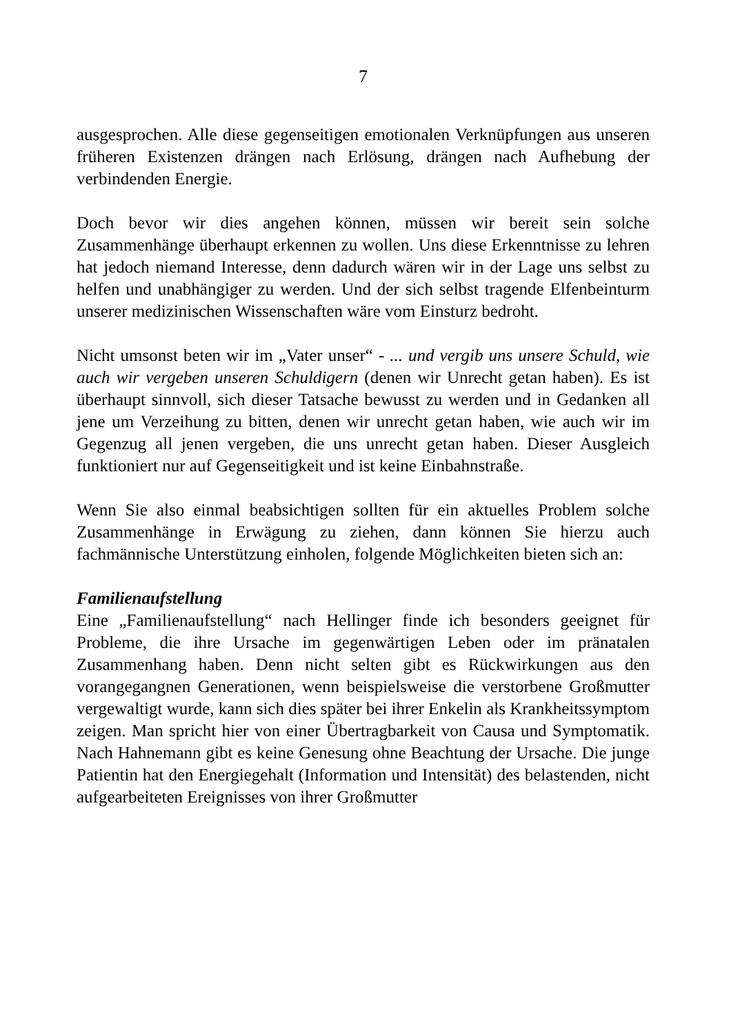7
ausgesprochen. Alle diese gegenseitigen emotionalen Verknüpfungen aus unseren früheren Existenzen drängen nach Erlösung, drängen nach Aufhebung der verbindenden Energie.
Doch bevor wir dies angehen können, müssen wir bereit sein solche Zusammenhänge überhaupt erkennen zu wollen. Uns diese Erkenntnisse zu lehren hat jedoch niemand Interesse, denn dadurch wären wir in der Lage uns selbst zu helfen und unabhängiger zu werden. Und der sich selbst tragende Elfenbeinturm unserer medizinischen Wissenschaften wäre vom Einsturz bedroht.
Nicht umsonst beten wir im „Vater unser“ - ... und vergib uns unsere Schuld, wie auch wir vergeben unseren Schuldigern (denen wir Unrecht getan haben). Es ist überhaupt sinnvoll, sich dieser Tatsache bewusst zu werden und in Gedanken all jene um Verzeihung zu bitten, denen wir unrecht getan haben, wie auch wir im Gegenzug all jenen vergeben, die uns unrecht getan haben. Dieser Ausgleich funktioniert nur auf Gegenseitigkeit und ist keine Einbahnstraße.
Wenn Sie also einmal beabsichtigen sollten für ein aktuelles Problem solche Zusammenhänge in Erwägung zu ziehen, dann können Sie hierzu auch fachmännische Unterstützung einholen, folgende Möglichkeiten bieten sich an:
Familienaufstellung
Eine „Familienaufstellung“ nach Hellinger finde ich besonders geeignet für Probleme, die ihre Ursache im gegenwärtigen Leben oder im pränatalen Zusammenhang haben. Denn nicht selten gibt es Rückwirkungen aus den vorangegangnen Generationen, wenn beispielsweise die verstorbene Großmutter vergewaltigt wurde, kann sich dies später bei ihrer Enkelin als Krankheitssymptom zeigen. Man spricht hier von einer Übertragbarkeit von Causa und Symptomatik. Nach Hahnemann gibt es keine Genesung ohne Beachtung der Ursache. Die junge Patientin hat den Energiegehalt (Information und Intensität) des belastenden, nicht aufgearbeiteten Ereignisses von ihrer Großmutter